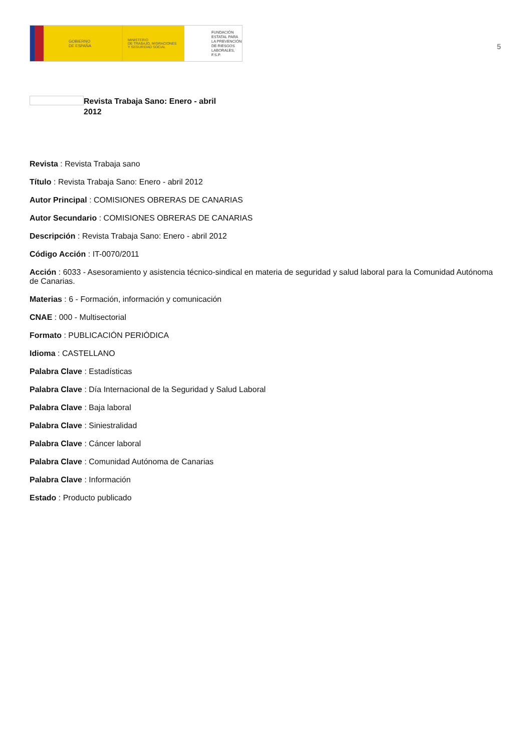GOBIERNO
DE ESPAÑA
MINISTERIO
DE TRABAJO, MIGRACIONES
Y SEGURIDAD SOCIAL
FUNDACIÓN
ESTATAL PARA
LA PREVENCIÓN
DE RIESGOS
LABORALES, F.S.P.
5
Revista Trabaja Sano: Enero - abril 2012
Revista : Revista Trabaja sano
Título : Revista Trabaja Sano: Enero - abril 2012
Autor Principal : COMISIONES OBRERAS DE CANARIAS
Autor Secundario : COMISIONES OBRERAS DE CANARIAS
Descripción : Revista Trabaja Sano: Enero - abril 2012
Código Acción : IT-0070/2011
Acción : 6033 - Asesoramiento y asistencia técnico-sindical en materia de seguridad y salud laboral para la Comunidad Autónoma de Canarias.
Materias : 6 - Formación, información y comunicación
CNAE : 000 - Multisectorial
Formato : PUBLICACIÓN PERIÓDICA
Idioma : CASTELLANO
Palabra Clave : Estadísticas
Palabra Clave : Día Internacional de la Seguridad y Salud Laboral
Palabra Clave : Baja laboral
Palabra Clave : Siniestralidad
Palabra Clave : Cáncer laboral
Palabra Clave : Comunidad Autónoma de Canarias
Palabra Clave : Información
Estado : Producto publicado